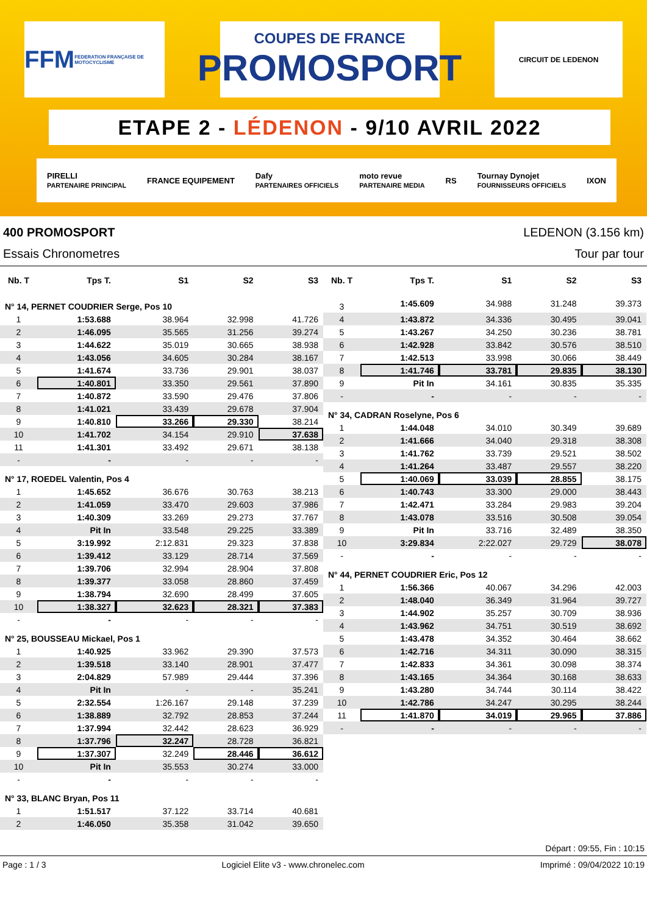FFM
FEDERATION FRANÇAISE DE MOTOCYCLISME
COUPES DE FRANCE
PROMOSPORT
CIRCUIT DE LEDENON
ETAPE 2 - LÉDENON - 9/10 AVRIL 2022
PIRELLI
PARTENAIRE PRINCIPAL FRANCE EQUIPEMENT Dafy
PARTENAIRES OFFICIELS moto revue
PARTENAIRE MEDIA RS Tournay Dynojet
FOURNISSEURS OFFICIELS IXON
400 PROMOSPORT LEDENON (3.156 km)
Essais Chronometres Tour par tour
| Nb. T | Tps T. | S1 | S2 | S3 |
| --- | --- | --- | --- | --- |
| N° 14, PERNET COUDRIER Serge, Pos 10 | | | | |
| 1 | 1:53.688 | 38.964 | 32.998 | 41.726 |
| 2 | 1:46.095 | 35.565 | 31.256 | 39.274 |
| 3 | 1:44.622 | 35.019 | 30.665 | 38.938 |
| 4 | 1:43.056 | 34.605 | 30.284 | 38.167 |
| 5 | 1:41.674 | 33.736 | 29.901 | 38.037 |
| 6 | 1:40.801 | 33.350 | 29.561 | 37.890 |
| 7 | 1:40.872 | 33.590 | 29.476 | 37.806 |
| 8 | 1:41.021 | 33.439 | 29.678 | 37.904 |
| 9 | 1:40.810 | 33.266 | 29.330 | 38.214 |
| 10 | 1:41.702 | 34.154 | 29.910 | 37.638 |
| 11 | 1:41.301 | 33.492 | 29.671 | 38.138 |
| - | - | - | - | - |
| N° 17, ROEDEL Valentin, Pos 4 | | | | |
| 1 | 1:45.652 | 36.676 | 30.763 | 38.213 |
| 2 | 1:41.059 | 33.470 | 29.603 | 37.986 |
| 3 | 1:40.309 | 33.269 | 29.273 | 37.767 |
| 4 | Pit In | 33.548 | 29.225 | 33.389 |
| 5 | 3:19.992 | 2:12.831 | 29.323 | 37.838 |
| 6 | 1:39.412 | 33.129 | 28.714 | 37.569 |
| 7 | 1:39.706 | 32.994 | 28.904 | 37.808 |
| 8 | 1:39.377 | 33.058 | 28.860 | 37.459 |
| 9 | 1:38.794 | 32.690 | 28.499 | 37.605 |
| 10 | 1:38.327 | 32.623 | 28.321 | 37.383 |
| - | - | - | - | - |
| N° 25, BOUSSEAU Mickael, Pos 1 | | | | |
| 1 | 1:40.925 | 33.962 | 29.390 | 37.573 |
| 2 | 1:39.518 | 33.140 | 28.901 | 37.477 |
| 3 | 2:04.829 | 57.989 | 29.444 | 37.396 |
| 4 | Pit In | - | - | 35.241 |
| 5 | 2:32.554 | 1:26.167 | 29.148 | 37.239 |
| 6 | 1:38.889 | 32.792 | 28.853 | 37.244 |
| 7 | 1:37.994 | 32.442 | 28.623 | 36.929 |
| 8 | 1:37.796 | 32.247 | 28.728 | 36.821 |
| 9 | 1:37.307 | 32.249 | 28.446 | 36.612 |
| 10 | Pit In | 35.553 | 30.274 | 33.000 |
| - | - | - | - | - |
| N° 33, BLANC Bryan, Pos 11 | | | | |
| 1 | 1:51.517 | 37.122 | 33.714 | 40.681 |
| 2 | 1:46.050 | 35.358 | 31.042 | 39.650 |
| Nb. T | Tps T. | S1 | S2 | S3 |
| --- | --- | --- | --- | --- |
| 3 | 1:45.609 | 34.988 | 31.248 | 39.373 |
| 4 | 1:43.872 | 34.336 | 30.495 | 39.041 |
| 5 | 1:43.267 | 34.250 | 30.236 | 38.781 |
| 6 | 1:42.928 | 33.842 | 30.576 | 38.510 |
| 7 | 1:42.513 | 33.998 | 30.066 | 38.449 |
| 8 | 1:41.746 | 33.781 | 29.835 | 38.130 |
| 9 | Pit In | 34.161 | 30.835 | 35.335 |
| - | - | - | - | - |
| N° 34, CADRAN Roselyne, Pos 6 | | | | |
| 1 | 1:44.048 | 34.010 | 30.349 | 39.689 |
| 2 | 1:41.666 | 34.040 | 29.318 | 38.308 |
| 3 | 1:41.762 | 33.739 | 29.521 | 38.502 |
| 4 | 1:41.264 | 33.487 | 29.557 | 38.220 |
| 5 | 1:40.069 | 33.039 | 28.855 | 38.175 |
| 6 | 1:40.743 | 33.300 | 29.000 | 38.443 |
| 7 | 1:42.471 | 33.284 | 29.983 | 39.204 |
| 8 | 1:43.078 | 33.516 | 30.508 | 39.054 |
| 9 | Pit In | 33.716 | 32.489 | 38.350 |
| 10 | 3:29.834 | 2:22.027 | 29.729 | 38.078 |
| - | - | - | - | - |
| N° 44, PERNET COUDRIER Eric, Pos 12 | | | | |
| 1 | 1:56.366 | 40.067 | 34.296 | 42.003 |
| 2 | 1:48.040 | 36.349 | 31.964 | 39.727 |
| 3 | 1:44.902 | 35.257 | 30.709 | 38.936 |
| 4 | 1:43.962 | 34.751 | 30.519 | 38.692 |
| 5 | 1:43.478 | 34.352 | 30.464 | 38.662 |
| 6 | 1:42.716 | 34.311 | 30.090 | 38.315 |
| 7 | 1:42.833 | 34.361 | 30.098 | 38.374 |
| 8 | 1:43.165 | 34.364 | 30.168 | 38.633 |
| 9 | 1:43.280 | 34.744 | 30.114 | 38.422 |
| 10 | 1:42.786 | 34.247 | 30.295 | 38.244 |
| 11 | 1:41.870 | 34.019 | 29.965 | 37.886 |
| - | - | - | - | - |
Départ : 09:55, Fin : 10:15
Page : 1 / 3 Logiciel Elite v3 - www.chronelec.com Imprimé : 09/04/2022 10:19